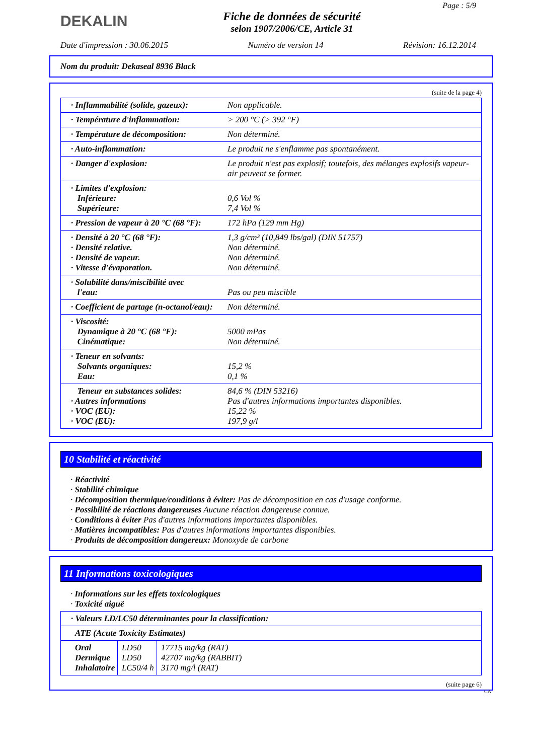DEKALIN
Fiche de données de sécurité
selon 1907/2006/CE, Article 31
Page : 5/9
Date d'impression : 30.06.2015 Numéro de version 14 Révision: 16.12.2014
Nom du produit: Dekaseal 8936 Black
(suite de la page 4)
| · Inflammabilité (solide, gazeux): | Non applicable. |
| · Température d'inflammation: | > 200 °C (> 392 °F) |
| · Température de décomposition: | Non déterminé. |
| · Auto-inflammation: | Le produit ne s'enflamme pas spontanément. |
| · Danger d'explosion: | Le produit n'est pas explosif; toutefois, des mélanges explosifs vapeur-air peuvent se former. |
| · Limites d'explosion: Inférieure: Supérieure: | 0,6 Vol % 7,4 Vol % |
| · Pression de vapeur à 20 °C (68 °F): | 172 hPa (129 mm Hg) |
| · Densité à 20 °C (68 °F): · Densité relative. · Densité de vapeur. · Vitesse d'évaporation. | 1,3 g/cm³ (10,849 lbs/gal) (DIN 51757) Non déterminé. Non déterminé. Non déterminé. |
| · Solubilité dans/miscibilité avec l'eau: | Pas ou peu miscible |
| · Coefficient de partage (n-octanol/eau): | Non déterminé. |
| · Viscosité: Dynamique à 20 °C (68 °F): Cinématique: | 5000 mPas Non déterminé. |
| · Teneur en solvants: Solvants organiques: Eau: | 15,2 % 0,1 % |
| Teneur en substances solides: · Autres informations · VOC (EU): · VOC (EU): | 84,6 % (DIN 53216) Pas d'autres informations importantes disponibles. 15,22 % 197,9 g/l |
10 Stabilité et réactivité
· Réactivité
· Stabilité chimique
· Décomposition thermique/conditions à éviter: Pas de décomposition en cas d'usage conforme.
· Possibilité de réactions dangereuses Aucune réaction dangereuse connue.
· Conditions à éviter Pas d'autres informations importantes disponibles.
· Matières incompatibles: Pas d'autres informations importantes disponibles.
· Produits de décomposition dangereux: Monoxyde de carbone
11 Informations toxicologiques
· Informations sur les effets toxicologiques
· Toxicité aiguë
| · Valeurs LD/LC50 déterminantes pour la classification: | | |
| ATE (Acute Toxicity Estimates) | | |
| Oral Dermique Inhalatoire | LD50 LD50 LC50/4 h | 17715 mg/kg (RAT) 42707 mg/kg (RABBIT) 3170 mg/l (RAT) |
(suite page 6)
CA